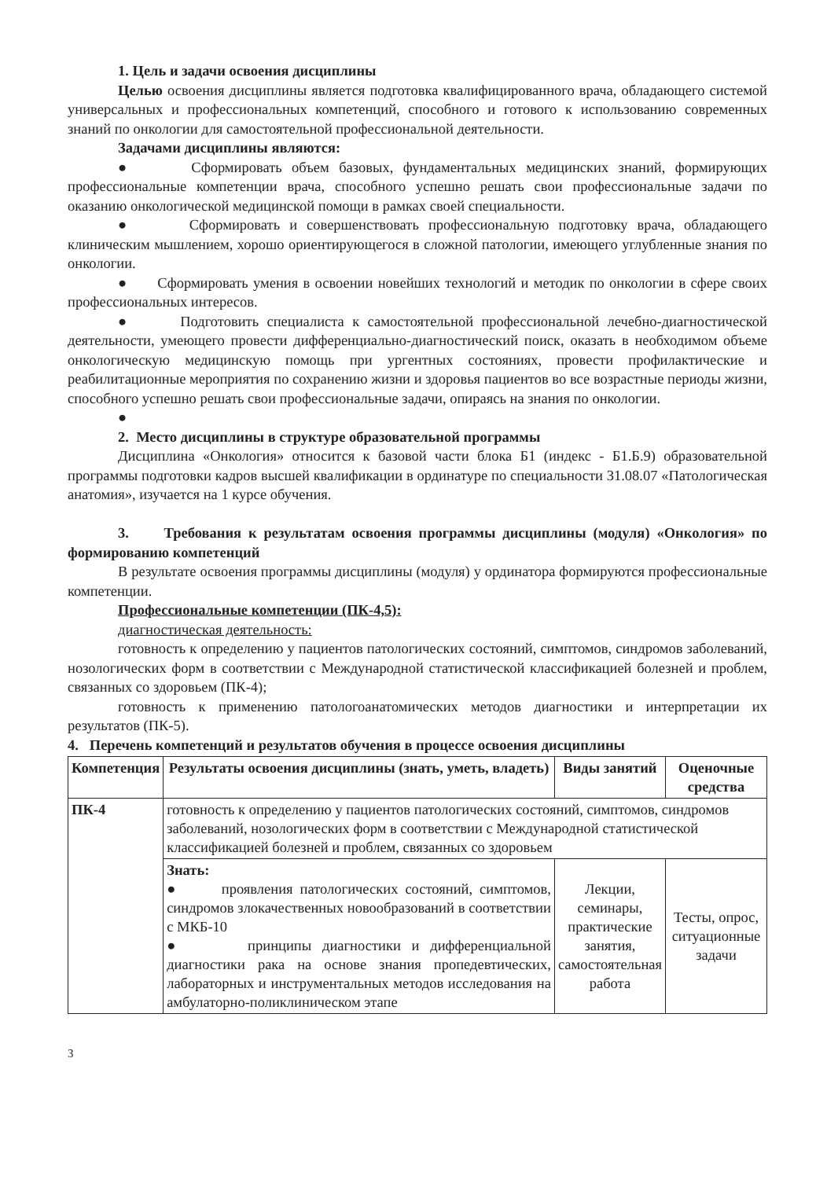1. Цель и задачи освоения дисциплины
Целью освоения дисциплины является подготовка квалифицированного врача, обладающего системой универсальных и профессиональных компетенций, способного и готового к использованию современных знаний по онкологии для самостоятельной профессиональной деятельности.
Задачами дисциплины являются:
● Сформировать объем базовых, фундаментальных медицинских знаний, формирующих профессиональные компетенции врача, способного успешно решать свои профессиональные задачи по оказанию онкологической медицинской помощи в рамках своей специальности.
● Сформировать и совершенствовать профессиональную подготовку врача, обладающего клиническим мышлением, хорошо ориентирующегося в сложной патологии, имеющего углубленные знания по онкологии.
● Сформировать умения в освоении новейших технологий и методик по онкологии в сфере своих профессиональных интересов.
● Подготовить специалиста к самостоятельной профессиональной лечебно-диагностической деятельности, умеющего провести дифференциально-диагностический поиск, оказать в необходимом объеме онкологическую медицинскую помощь при ургентных состояниях, провести профилактические и реабилитационные мероприятия по сохранению жизни и здоровья пациентов во все возрастные периоды жизни, способного успешно решать свои профессиональные задачи, опираясь на знания по онкологии.
●
2. Место дисциплины в структуре образовательной программы
Дисциплина «Онкология» относится к базовой части блока Б1 (индекс - Б1.Б.9) образовательной программы подготовки кадров высшей квалификации в ординатуре по специальности 31.08.07 «Патологическая анатомия», изучается на 1 курсе обучения.
3. Требования к результатам освоения программы дисциплины (модуля) «Онкология» по формированию компетенций
В результате освоения программы дисциплины (модуля) у ординатора формируются профессиональные компетенции.
Профессиональные компетенции (ПК-4,5):
диагностическая деятельность:
готовность к определению у пациентов патологических состояний, симптомов, синдромов заболеваний, нозологических форм в соответствии с Международной статистической классификацией болезней и проблем, связанных со здоровьем (ПК-4);
готовность к применению патологоанатомических методов диагностики и интерпретации их результатов (ПК-5).
4. Перечень компетенций и результатов обучения в процессе освоения дисциплины
| Компетенция | Результаты освоения дисциплины (знать, уметь, владеть) | Виды занятий | Оценочные средства |
| --- | --- | --- | --- |
| ПК-4 | готовность к определению у пациентов патологических состояний, симптомов, синдромов заболеваний, нозологических форм в соответствии с Международной статистической классификацией болезней и проблем, связанных со здоровьем | | |
| | Знать: ● проявления патологических состояний, симптомов, синдромов злокачественных новообразований в соответствии с МКБ-10 ● принципы диагностики и дифференциальной диагностики рака на основе знания пропедевтических, лабораторных и инструментальных методов исследования на амбулаторно-поликлиническом этапе | Лекции, семинары, практические занятия, самостоятельная работа | Тесты, опрос, ситуационные задачи |
3